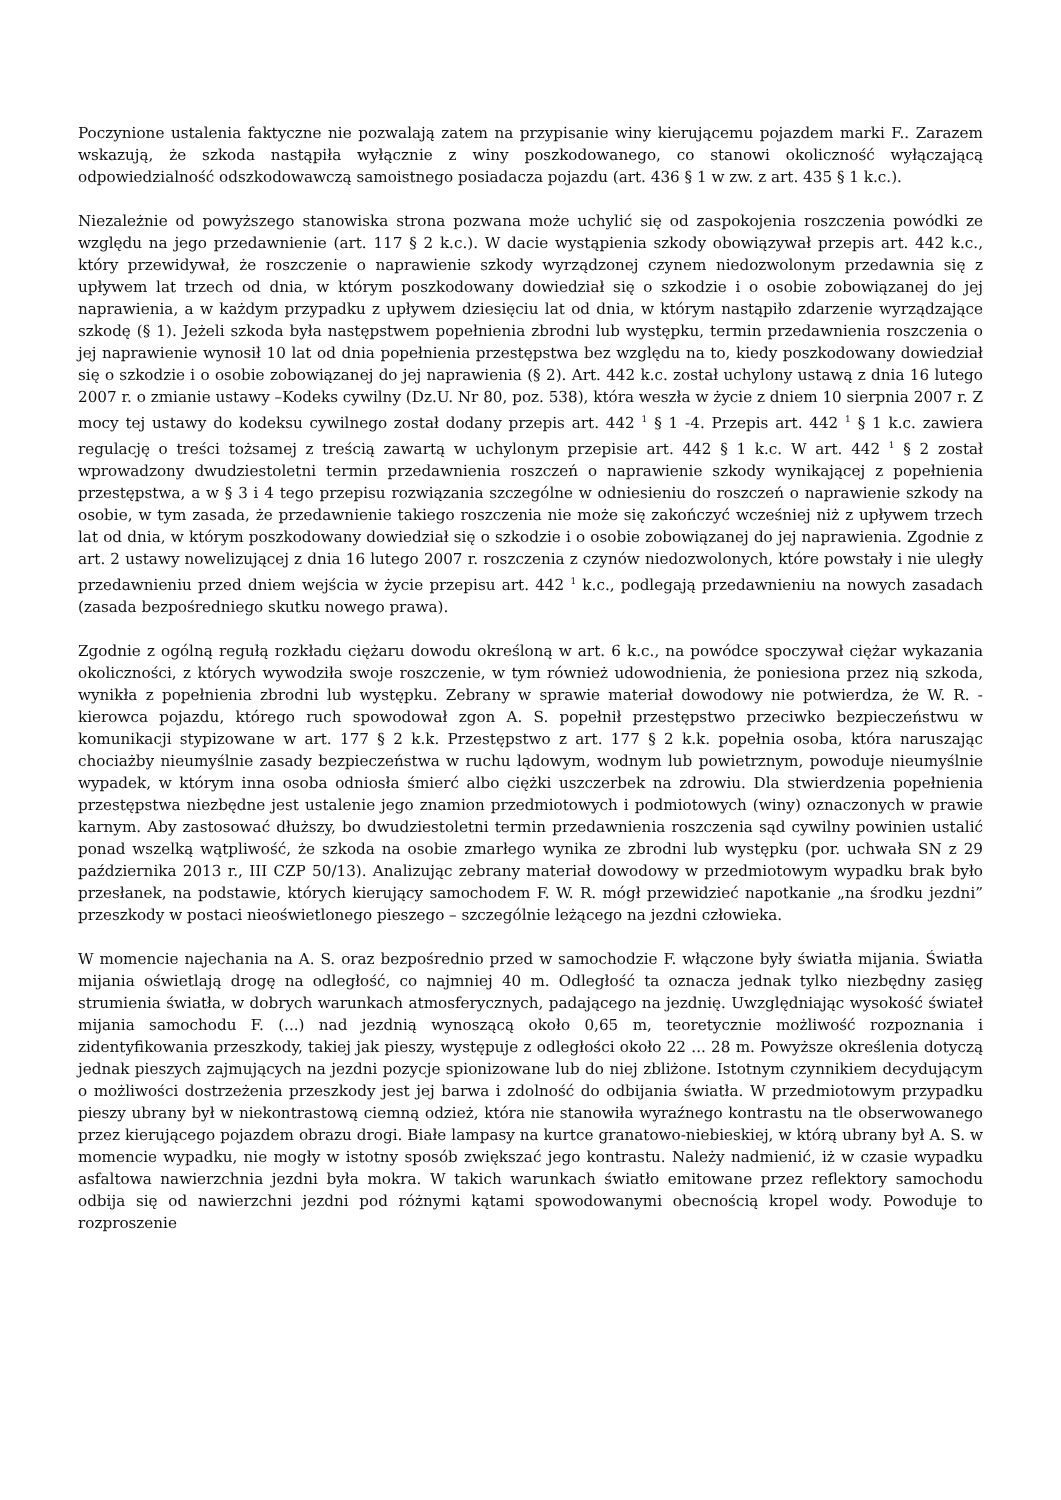Poczynione ustalenia faktyczne nie pozwalają zatem na przypisanie winy kierującemu pojazdem marki F.. Zarazem wskazują, że szkoda nastąpiła wyłącznie z winy poszkodowanego, co stanowi okoliczność wyłączającą odpowiedzialność odszkodowawczą samoistnego posiadacza pojazdu (art. 436 § 1 w zw. z art. 435 § 1 k.c.).
Niezależnie od powyższego stanowiska strona pozwana może uchylić się od zaspokojenia roszczenia powódki ze względu na jego przedawnienie (art. 117 § 2 k.c.). W dacie wystąpienia szkody obowiązywał przepis art. 442 k.c., który przewidywał, że roszczenie o naprawienie szkody wyrządzonej czynem niedozwolonym przedawnia się z upływem lat trzech od dnia, w którym poszkodowany dowiedział się o szkodzie i o osobie zobowiązanej do jej naprawienia, a w każdym przypadku z upływem dziesięciu lat od dnia, w którym nastąpiło zdarzenie wyrządzające szkodę (§ 1). Jeżeli szkoda była następstwem popełnienia zbrodni lub występku, termin przedawnienia roszczenia o jej naprawienie wynosił 10 lat od dnia popełnienia przestępstwa bez względu na to, kiedy poszkodowany dowiedział się o szkodzie i o osobie zobowiązanej do jej naprawienia (§ 2). Art. 442 k.c. został uchylony ustawą z dnia 16 lutego 2007 r. o zmianie ustawy –Kodeks cywilny (Dz.U. Nr 80, poz. 538), która weszła w życie z dniem 10 sierpnia 2007 r. Z mocy tej ustawy do kodeksu cywilnego został dodany przepis art. 442 <sup>1</sup> § 1 -4. Przepis art. 442 <sup>1</sup> § 1 k.c. zawiera regulację o treści tożsamej z treścią zawartą w uchylonym przepisie art. 442 § 1 k.c. W art. 442 <sup>1</sup> § 2 został wprowadzony dwudziestoletni termin przedawnienia roszczeń o naprawienie szkody wynikającej z popełnienia przestępstwa, a w § 3 i 4 tego przepisu rozwiązania szczególne w odniesieniu do roszczeń o naprawienie szkody na osobie, w tym zasada, że przedawnienie takiego roszczenia nie może się zakończyć wcześniej niż z upływem trzech lat od dnia, w którym poszkodowany dowiedział się o szkodzie i o osobie zobowiązanej do jej naprawienia. Zgodnie z art. 2 ustawy nowelizującej z dnia 16 lutego 2007 r. roszczenia z czynów niedozwolonych, które powstały i nie uległy przedawnieniu przed dniem wejścia w życie przepisu art. 442 <sup>1</sup> k.c., podlegają przedawnieniu na nowych zasadach (zasada bezpośredniego skutku nowego prawa).
Zgodnie z ogólną regułą rozkładu ciężaru dowodu określoną w art. 6 k.c., na powódce spoczywał ciężar wykazania okoliczności, z których wywodziła swoje roszczenie, w tym również udowodnienia, że poniesiona przez nią szkoda, wynikła z popełnienia zbrodni lub występku. Zebrany w sprawie materiał dowodowy nie potwierdza, że W. R. - kierowca pojazdu, którego ruch spowodował zgon A. S. popełnił przestępstwo przeciwko bezpieczeństwu w komunikacji stypizowane w art. 177 § 2 k.k. Przestępstwo z art. 177 § 2 k.k. popełnia osoba, która naruszając chociażby nieumyślnie zasady bezpieczeństwa w ruchu lądowym, wodnym lub powietrznym, powoduje nieumyślnie wypadek, w którym inna osoba odniosła śmierć albo ciężki uszczerbek na zdrowiu. Dla stwierdzenia popełnienia przestępstwa niezbędne jest ustalenie jego znamion przedmiotowych i podmiotowych (winy) oznaczonych w prawie karnym. Aby zastosować dłuższy, bo dwudziestoletni termin przedawnienia roszczenia sąd cywilny powinien ustalić ponad wszelką wątpliwość, że szkoda na osobie zmarłego wynika ze zbrodni lub występku (por. uchwała SN z 29 października 2013 r., III CZP 50/13). Analizując zebrany materiał dowodowy w przedmiotowym wypadku brak było przesłanek, na podstawie, których kierujący samochodem F. W. R. mógł przewidzieć napotkanie „na środku jezdni” przeszkody w postaci nieoświetlonego pieszego – szczególnie leżącego na jezdni człowieka.
W momencie najechania na A. S. oraz bezpośrednio przed w samochodzie F. włączone były światła mijania. Światła mijania oświetlają drogę na odległość, co najmniej 40 m. Odległość ta oznacza jednak tylko niezbędny zasięg strumienia światła, w dobrych warunkach atmosferycznych, padającego na jezdnię. Uwzględniając wysokość świateł mijania samochodu F. (...) nad jezdnią wynoszącą około 0,65 m, teoretycznie możliwość rozpoznania i zidentyfikowania przeszkody, takiej jak pieszy, występuje z odległości około 22 ... 28 m. Powyższe określenia dotyczą jednak pieszych zajmujących na jezdni pozycje spionizowane lub do niej zbliżone. Istotnym czynnikiem decydującym o możliwości dostrzeżenia przeszkody jest jej barwa i zdolność do odbijania światła. W przedmiotowym przypadku pieszy ubrany był w niekontrastową ciemną odzież, która nie stanowiła wyraźnego kontrastu na tle obserwowanego przez kierującego pojazdem obrazu drogi. Białe lampasy na kurtce granatowo-niebieskiej, w którą ubrany był A. S. w momencie wypadku, nie mogły w istotny sposób zwiększać jego kontrastu. Należy nadmienić, iż w czasie wypadku asfaltowa nawierzchnia jezdni była mokra. W takich warunkach światło emitowane przez reflektory samochodu odbija się od nawierzchni jezdni pod różnymi kątami spowodowanymi obecnością kropel wody. Powoduje to rozproszenie